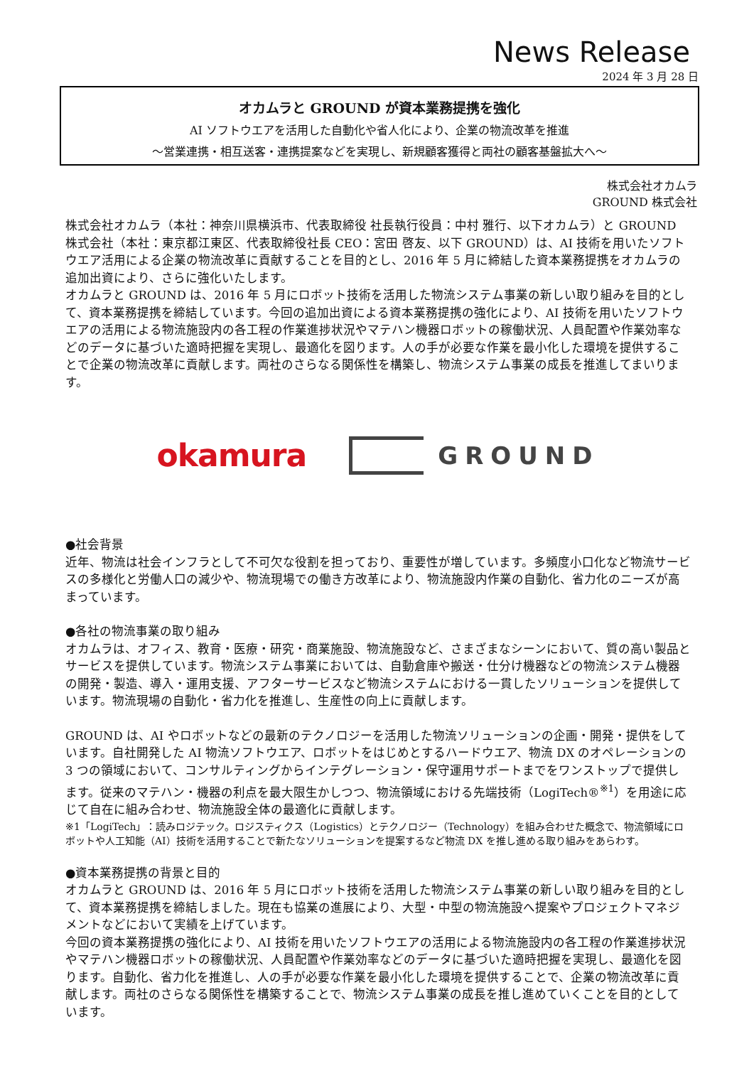News Release
2024 年 3 月 28 日
オカムラと GROUND が資本業務提携を強化
AI ソフトウエアを活用した自動化や省人化により、企業の物流改革を推進
～営業連携・相互送客・連携提案などを実現し、新規顧客獲得と両社の顧客基盤拡大へ～
株式会社オカムラ
GROUND 株式会社
株式会社オカムラ（本社：神奈川県横浜市、代表取締役 社長執行役員：中村 雅行、以下オカムラ）と GROUND 株式会社（本社：東京都江東区、代表取締役社長 CEO：宮田 啓友、以下 GROUND）は、AI 技術を用いたソフトウエア活用による企業の物流改革に貢献することを目的とし、2016 年 5 月に締結した資本業務提携をオカムラの追加出資により、さらに強化いたします。
オカムラと GROUND は、2016 年 5 月にロボット技術を活用した物流システム事業の新しい取り組みを目的として、資本業務提携を締結しています。今回の追加出資による資本業務提携の強化により、AI 技術を用いたソフトウエアの活用による物流施設内の各工程の作業進捗状況やマテハン機器ロボットの稼働状況、人員配置や作業効率などのデータに基づいた適時把握を実現し、最適化を図ります。人の手が必要な作業を最小化した環境を提供することで企業の物流改革に貢献します。両社のさらなる関係性を構築し、物流システム事業の成長を推進してまいります。
okamura GROUND
●社会背景
近年、物流は社会インフラとして不可欠な役割を担っており、重要性が増しています。多頻度小口化など物流サービスの多様化と労働人口の減少や、物流現場での働き方改革により、物流施設内作業の自動化、省力化のニーズが高まっています。
●各社の物流事業の取り組み
オカムラは、オフィス、教育・医療・研究・商業施設、物流施設など、さまざまなシーンにおいて、質の高い製品とサービスを提供しています。物流システム事業においては、自動倉庫や搬送・仕分け機器などの物流システム機器の開発・製造、導入・運用支援、アフターサービスなど物流システムにおける一貫したソリューションを提供しています。物流現場の自動化・省力化を推進し、生産性の向上に貢献します。
GROUND は、AI やロボットなどの最新のテクノロジーを活用した物流ソリューションの企画・開発・提供をしています。自社開発した AI 物流ソフトウエア、ロボットをはじめとするハードウエア、物流 DX のオペレーションの 3 つの領域において、コンサルティングからインテグレーション・保守運用サポートまでをワンストップで提供します。従来のマテハン・機器の利点を最大限生かしつつ、物流領域における先端技術（LogiTech®<sup>※1</sup>）を用途に応じて自在に組み合わせ、物流施設全体の最適化に貢献します。
※1「LogiTech」：読みロジテック。ロジスティクス（Logistics）とテクノロジー（Technology）を組み合わせた概念で、物流領域にロボットや人工知能（AI）技術を活用することで新たなソリューションを提案するなど物流 DX を推し進める取り組みをあらわす。
●資本業務提携の背景と目的
オカムラと GROUND は、2016 年 5 月にロボット技術を活用した物流システム事業の新しい取り組みを目的として、資本業務提携を締結しました。現在も協業の進展により、大型・中型の物流施設へ提案やプロジェクトマネジメントなどにおいて実績を上げています。
今回の資本業務提携の強化により、AI 技術を用いたソフトウエアの活用による物流施設内の各工程の作業進捗状況やマテハン機器ロボットの稼働状況、人員配置や作業効率などのデータに基づいた適時把握を実現し、最適化を図ります。自動化、省力化を推進し、人の手が必要な作業を最小化した環境を提供することで、企業の物流改革に貢献します。両社のさらなる関係性を構築することで、物流システム事業の成長を推し進めていくことを目的としています。